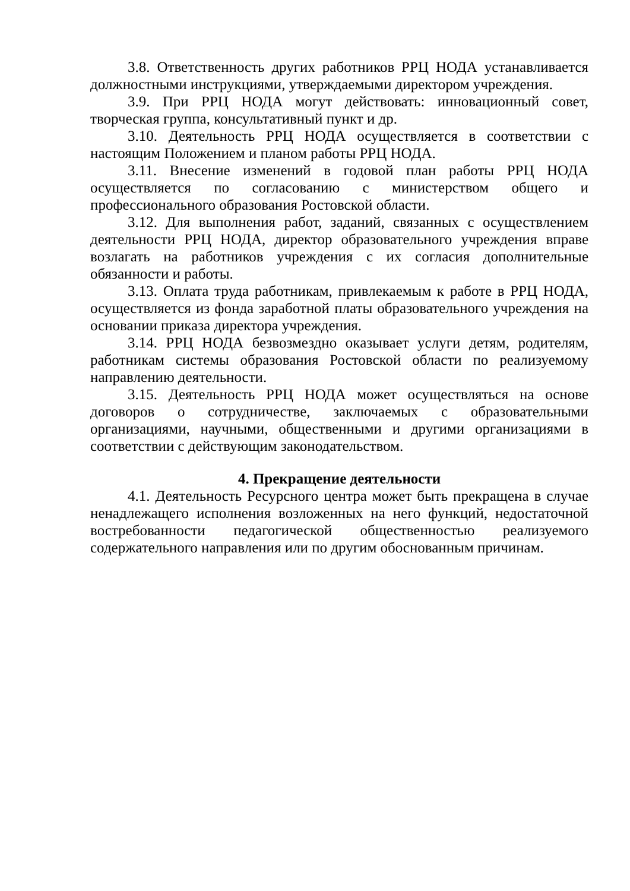3.8. Ответственность других работников РРЦ НОДА устанавливается должностными инструкциями, утверждаемыми директором учреждения.
3.9. При РРЦ НОДА могут действовать: инновационный совет, творческая группа, консультативный пункт и др.
3.10. Деятельность РРЦ НОДА осуществляется в соответствии с настоящим Положением и планом работы РРЦ НОДА.
3.11. Внесение изменений в годовой план работы РРЦ НОДА осуществляется по согласованию с министерством общего и профессионального образования Ростовской области.
3.12. Для выполнения работ, заданий, связанных с осуществлением деятельности РРЦ НОДА, директор образовательного учреждения вправе возлагать на работников учреждения с их согласия дополнительные обязанности и работы.
3.13. Оплата труда работникам, привлекаемым к работе в РРЦ НОДА, осуществляется из фонда заработной платы образовательного учреждения на основании приказа директора учреждения.
3.14. РРЦ НОДА безвозмездно оказывает услуги детям, родителям, работникам системы образования Ростовской области по реализуемому направлению деятельности.
3.15. Деятельность РРЦ НОДА может осуществляться на основе договоров о сотрудничестве, заключаемых с образовательными организациями, научными, общественными и другими организациями в соответствии с действующим законодательством.
4. Прекращение деятельности
4.1. Деятельность Ресурсного центра может быть прекращена в случае ненадлежащего исполнения возложенных на него функций, недостаточной востребованности педагогической общественностью реализуемого содержательного направления или по другим обоснованным причинам.